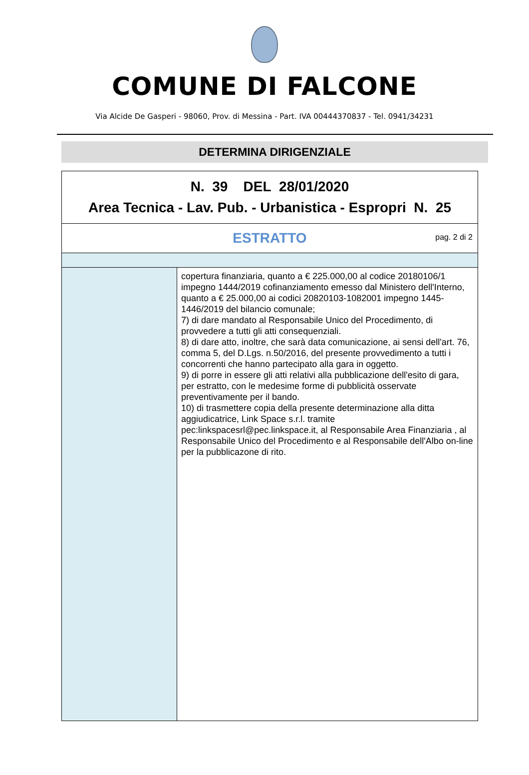COMUNE DI FALCONE
Via Alcide De Gasperi - 98060, Prov. di Messina - Part. IVA 00444370837 - Tel. 0941/34231
DETERMINA DIRIGENZIALE
| N. 39 DEL 28/01/2020 Area Tecnica - Lav. Pub. - Urbanistica - Espropri N. 25 | |
| ESTRATTO pag. 2 di 2 | |
| | copertura finanziaria, quanto a € 225.000,00 al codice 20180106/1 impegno 1444/2019 cofinanziamento emesso dal Ministero dell'Interno, quanto a € 25.000,00 ai codici 20820103-1082001 impegno 1445- 1446/2019 del bilancio comunale; 7) di dare mandato al Responsabile Unico del Procedimento, di provvedere a tutti gli atti consequenziali. 8) di dare atto, inoltre, che sarà data comunicazione, ai sensi dell'art. 76, comma 5, del D.Lgs. n.50/2016, del presente provvedimento a tutti i concorrenti che hanno partecipato alla gara in oggetto. 9) di porre in essere gli atti relativi alla pubblicazione dell'esito di gara, per estratto, con le medesime forme di pubblicità osservate preventivamente per il bando. 10) di trasmettere copia della presente determinazione alla ditta aggiudicatrice, Link Space s.r.l. tramite pec:linkspacesrl@pec.linkspace.it, al Responsabile Area Finanziaria , al Responsabile Unico del Procedimento e al Responsabile dell'Albo on-line per la pubblicazone di rito. |